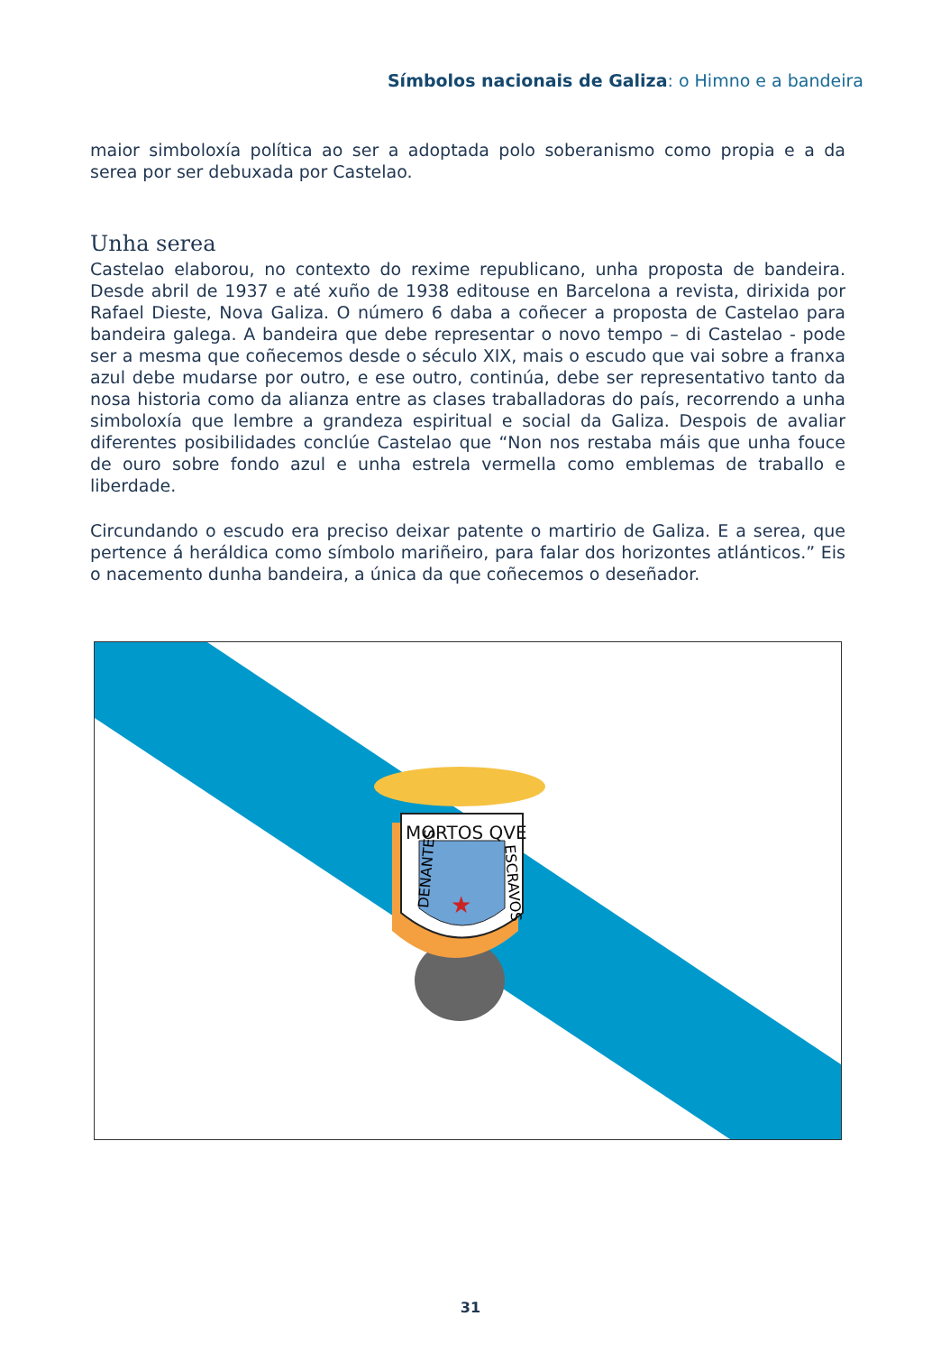Símbolos nacionais de Galiza: o Himno e a bandeira
maior simboloxía política ao ser a adoptada polo soberanismo como propia e a da serea por ser debuxada por Castelao.
Unha serea
Castelao elaborou, no contexto do rexime republicano, unha proposta de bandeira. Desde abril de 1937 e até xuño de 1938 editouse en Barcelona a revista, dirixida por Rafael Dieste, Nova Galiza. O número 6 daba a coñecer a proposta de Castelao para bandeira galega. A bandeira que debe representar o novo tempo – di Castelao - pode ser a mesma que coñecemos desde o século XIX, mais o escudo que vai sobre a franxa azul debe mudarse por outro, e ese outro, continúa, debe ser representativo tanto da nosa historia como da alianza entre as clases traballadoras do país, recorrendo a unha simboloxía que lembre a grandeza espiritual e social da Galiza. Despois de avaliar diferentes posibilidades conclúe Castelao que “Non nos restaba máis que unha fouce de ouro sobre fondo azul e unha estrela vermella como emblemas de traballo e liberdade.
Circundando o escudo era preciso deixar patente o martirio de Galiza. E a serea, que pertence á heráldica como símbolo mariñeiro, para falar dos horizontes atlánticos.” Eis o nacemento dunha bandeira, a única da que coñecemos o deseñador.
MORTOS QVE
DENANTES
ESCRAVOS
★
31